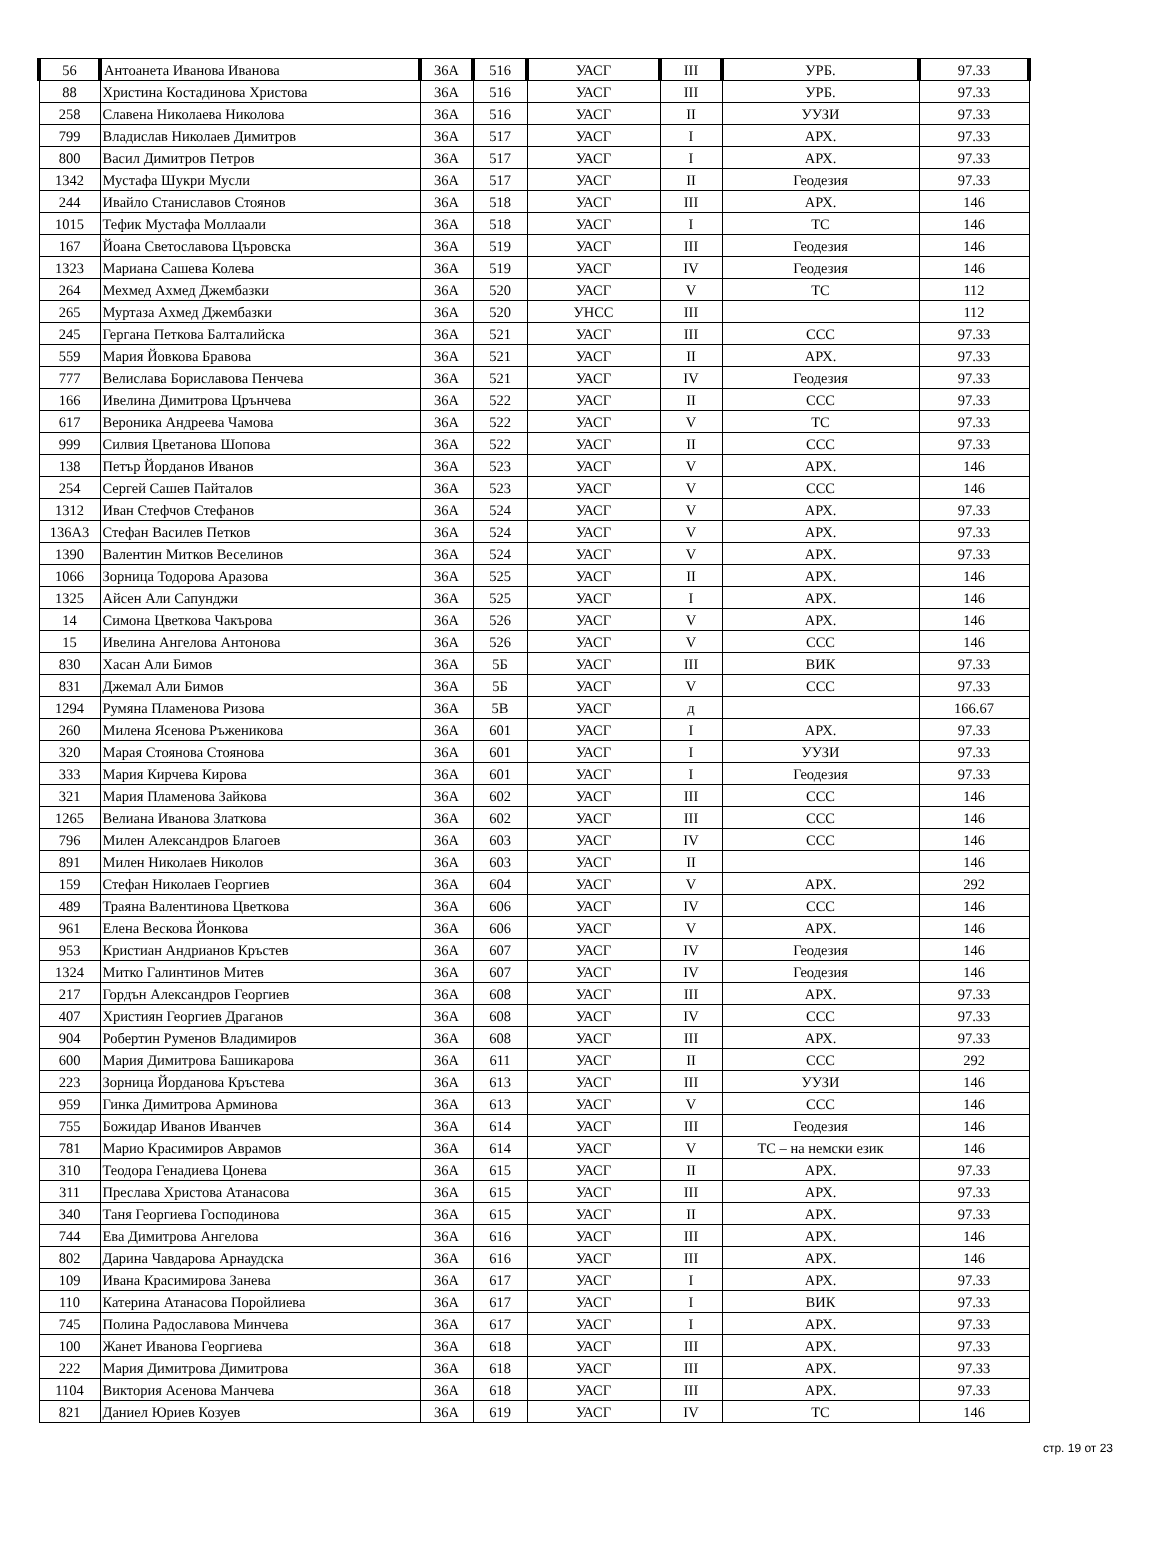| 56 | Антоанета Иванова Иванова | 36А | 516 | УАСГ | III | УРБ. | 97.33 |
| 88 | Христина Костадинова Христова | 36А | 516 | УАСГ | III | УРБ. | 97.33 |
| 258 | Славена Николаева Николова | 36А | 516 | УАСГ | II | УУЗИ | 97.33 |
| 799 | Владислав Николаев Димитров | 36А | 517 | УАСГ | I | АРХ. | 97.33 |
| 800 | Васил Димитров Петров | 36А | 517 | УАСГ | I | АРХ. | 97.33 |
| 1342 | Мустафа Шукри Мусли | 36А | 517 | УАСГ | II | Геодезия | 97.33 |
| 244 | Ивайло Станиславов Стоянов | 36А | 518 | УАСГ | III | АРХ. | 146 |
| 1015 | Тефик Мустафа Моллаали | 36А | 518 | УАСГ | I | ТС | 146 |
| 167 | Йоана Светославова Църовска | 36А | 519 | УАСГ | III | Геодезия | 146 |
| 1323 | Мариана Сашева Колева | 36А | 519 | УАСГ | IV | Геодезия | 146 |
| 264 | Мехмед Ахмед Джембазки | 36А | 520 | УАСГ | V | ТС | 112 |
| 265 | Муртаза Ахмед Джембазки | 36А | 520 | УНСС | III | | 112 |
| 245 | Гергана Петкова Балталийска | 36А | 521 | УАСГ | III | ССС | 97.33 |
| 559 | Мария Йовкова Бравова | 36А | 521 | УАСГ | II | АРХ. | 97.33 |
| 777 | Велислава Бориславова Пенчева | 36А | 521 | УАСГ | IV | Геодезия | 97.33 |
| 166 | Ивелина Димитрова Црънчева | 36А | 522 | УАСГ | II | ССС | 97.33 |
| 617 | Вероника Андреева Чамова | 36А | 522 | УАСГ | V | ТС | 97.33 |
| 999 | Силвия Цветанова Шопова | 36А | 522 | УАСГ | II | ССС | 97.33 |
| 138 | Петър Йорданов Иванов | 36А | 523 | УАСГ | V | АРХ. | 146 |
| 254 | Сергей Сашев Пайталов | 36А | 523 | УАСГ | V | ССС | 146 |
| 1312 | Иван Стефчов Стефанов | 36А | 524 | УАСГ | V | АРХ. | 97.33 |
| 136А3 | Стефан Василев Петков | 36А | 524 | УАСГ | V | АРХ. | 97.33 |
| 1390 | Валентин Митков Веселинов | 36А | 524 | УАСГ | V | АРХ. | 97.33 |
| 1066 | Зорница Тодорова Аразова | 36А | 525 | УАСГ | II | АРХ. | 146 |
| 1325 | Айсен Али Сапунджи | 36А | 525 | УАСГ | I | АРХ. | 146 |
| 14 | Симона Цветкова Чакърова | 36А | 526 | УАСГ | V | АРХ. | 146 |
| 15 | Ивелина Ангелова Антонова | 36А | 526 | УАСГ | V | ССС | 146 |
| 830 | Хасан Али Бимов | 36А | 5Б | УАСГ | III | ВИК | 97.33 |
| 831 | Джемал Али Бимов | 36А | 5Б | УАСГ | V | ССС | 97.33 |
| 1294 | Румяна Пламенова Ризова | 36А | 5В | УАСГ | д | | 166.67 |
| 260 | Милена Ясенова Ръженикова | 36А | 601 | УАСГ | I | АРХ. | 97.33 |
| 320 | Марая Стоянова Стоянова | 36А | 601 | УАСГ | I | УУЗИ | 97.33 |
| 333 | Мария Кирчева Кирова | 36А | 601 | УАСГ | I | Геодезия | 97.33 |
| 321 | Мария Пламенова Зайкова | 36А | 602 | УАСГ | III | ССС | 146 |
| 1265 | Велиана Иванова Златкова | 36А | 602 | УАСГ | III | ССС | 146 |
| 796 | Милен Александров Благоев | 36А | 603 | УАСГ | IV | ССС | 146 |
| 891 | Милен Николаев Николов | 36А | 603 | УАСГ | II | | 146 |
| 159 | Стефан Николаев Георгиев | 36А | 604 | УАСГ | V | АРХ. | 292 |
| 489 | Траяна Валентинова Цветкова | 36А | 606 | УАСГ | IV | ССС | 146 |
| 961 | Елена Вескова Йонкова | 36А | 606 | УАСГ | V | АРХ. | 146 |
| 953 | Кристиан Андрианов Кръстев | 36А | 607 | УАСГ | IV | Геодезия | 146 |
| 1324 | Митко Галинтинов Митев | 36А | 607 | УАСГ | IV | Геодезия | 146 |
| 217 | Гордън Александров Георгиев | 36А | 608 | УАСГ | III | АРХ. | 97.33 |
| 407 | Християн Георгиев Драганов | 36А | 608 | УАСГ | IV | ССС | 97.33 |
| 904 | Робертин Руменов Владимиров | 36А | 608 | УАСГ | III | АРХ. | 97.33 |
| 600 | Мария Димитрова Башикарова | 36А | 611 | УАСГ | II | ССС | 292 |
| 223 | Зорница Йорданова Кръстева | 36А | 613 | УАСГ | III | УУЗИ | 146 |
| 959 | Гинка Димитрова Арминова | 36А | 613 | УАСГ | V | ССС | 146 |
| 755 | Божидар Иванов Иванчев | 36А | 614 | УАСГ | III | Геодезия | 146 |
| 781 | Марио Красимиров Аврамов | 36А | 614 | УАСГ | V | ТС – на немски език | 146 |
| 310 | Теодора Генадиева Цонева | 36А | 615 | УАСГ | II | АРХ. | 97.33 |
| 311 | Преслава Христова Атанасова | 36А | 615 | УАСГ | III | АРХ. | 97.33 |
| 340 | Таня Георгиева Господинова | 36А | 615 | УАСГ | II | АРХ. | 97.33 |
| 744 | Ева Димитрова Ангелова | 36А | 616 | УАСГ | III | АРХ. | 146 |
| 802 | Дарина Чавдарова Арнаудска | 36А | 616 | УАСГ | III | АРХ. | 146 |
| 109 | Ивана Красимирова Занева | 36А | 617 | УАСГ | I | АРХ. | 97.33 |
| 110 | Катерина Атанасова Поройлиева | 36А | 617 | УАСГ | I | ВИК | 97.33 |
| 745 | Полина Радославова Минчева | 36А | 617 | УАСГ | I | АРХ. | 97.33 |
| 100 | Жанет Иванова Георгиева | 36А | 618 | УАСГ | III | АРХ. | 97.33 |
| 222 | Мария Димитрова Димитрова | 36А | 618 | УАСГ | III | АРХ. | 97.33 |
| 1104 | Виктория Асенова Манчева | 36А | 618 | УАСГ | III | АРХ. | 97.33 |
| 821 | Даниел Юриев Козуев | 36А | 619 | УАСГ | IV | ТС | 146 |
стр. 19 от 23